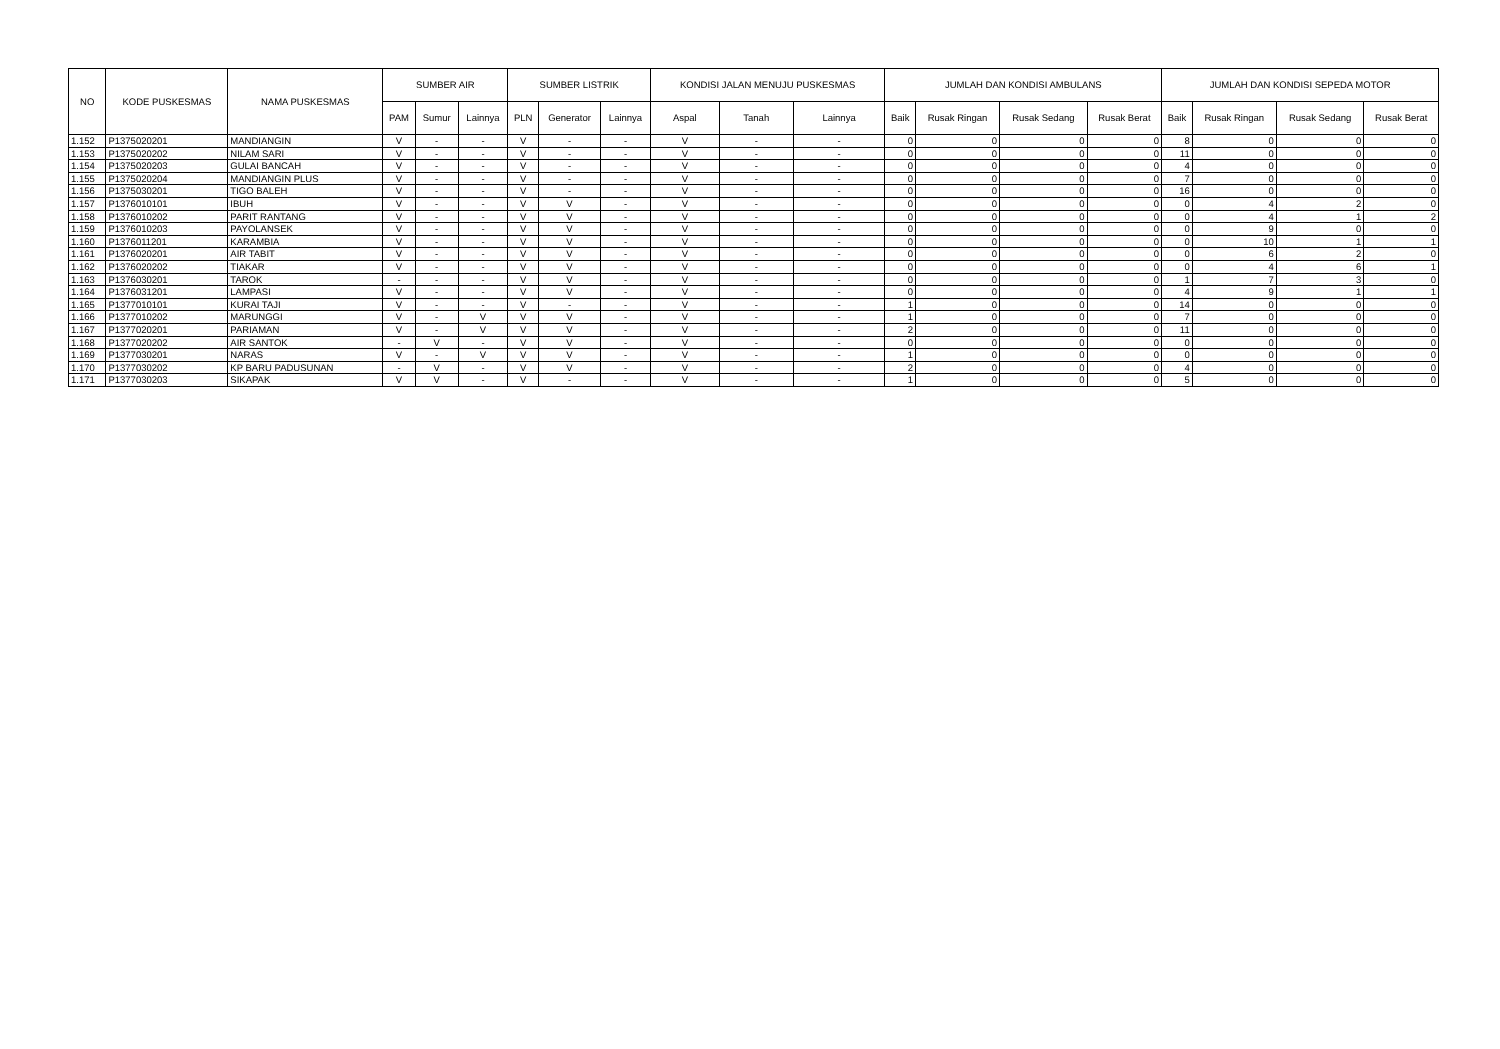| NO | KODE PUSKESMAS | NAMA PUSKESMAS | SUMBER AIR | | | SUMBER LISTRIK | | | KONDISI JALAN MENUJU PUSKESMAS | | | JUMLAH DAN KONDISI AMBULANS | | | | JUMLAH DAN KONDISI SEPEDA MOTOR | | | |
| --- | --- | --- | --- | --- | --- | --- | --- | --- | --- | --- | --- | --- | --- | --- | --- | --- | --- | --- | --- |
| | | | PAM | Sumur | Lainnya | PLN | Generator | Lainnya | Aspal | Tanah | Lainnya | Baik | Rusak Ringan | Rusak Sedang | Rusak Berat | Baik | Rusak Ringan | Rusak Sedang | Rusak Berat |
| 1.152 | P1375020201 | MANDIANGIN | V | - | - | V | - | - | V | - | - | 0 | 0 | 0 | 0 | 8 | 0 | 0 | 0 |
| 1.153 | P1375020202 | NILAM SARI | V | - | - | V | - | - | V | - | - | 0 | 0 | 0 | 0 | 11 | 0 | 0 | 0 |
| 1.154 | P1375020203 | GULAI BANCAH | V | - | - | V | - | - | V | - | - | 0 | 0 | 0 | 0 | 4 | 0 | 0 | 0 |
| 1.155 | P1375020204 | MANDIANGIN PLUS | V | - | - | V | - | - | V | - | - | 0 | 0 | 0 | 0 | 7 | 0 | 0 | 0 |
| 1.156 | P1375030201 | TIGO BALEH | V | - | - | V | - | - | V | - | - | 0 | 0 | 0 | 0 | 16 | 0 | 0 | 0 |
| 1.157 | P1376010101 | IBUH | V | - | - | V | V | - | V | - | - | 0 | 0 | 0 | 0 | 0 | 4 | 2 | 0 |
| 1.158 | P1376010202 | PARIT RANTANG | V | - | - | V | V | - | V | - | - | 0 | 0 | 0 | 0 | 0 | 4 | 1 | 2 |
| 1.159 | P1376010203 | PAYOLANSEK | V | - | - | V | V | - | V | - | - | 0 | 0 | 0 | 0 | 0 | 9 | 0 | 0 |
| 1.160 | P1376011201 | KARAMBIA | V | - | - | V | V | - | V | - | - | 0 | 0 | 0 | 0 | 0 | 10 | 1 | 1 |
| 1.161 | P1376020201 | AIR TABIT | V | - | - | V | V | - | V | - | - | 0 | 0 | 0 | 0 | 0 | 6 | 2 | 0 |
| 1.162 | P1376020202 | TIAKAR | V | - | - | V | V | - | V | - | - | 0 | 0 | 0 | 0 | 0 | 4 | 6 | 1 |
| 1.163 | P1376030201 | TAROK | - | - | - | V | V | - | V | - | - | 0 | 0 | 0 | 0 | 1 | 7 | 3 | 0 |
| 1.164 | P1376031201 | LAMPASI | V | - | - | V | V | - | V | - | - | 0 | 0 | 0 | 0 | 4 | 9 | 1 | 1 |
| 1.165 | P1377010101 | KURAI TAJI | V | - | - | V | - | - | V | - | - | 1 | 0 | 0 | 0 | 14 | 0 | 0 | 0 |
| 1.166 | P1377010202 | MARUNGGI | V | - | V | V | V | - | V | - | - | 1 | 0 | 0 | 0 | 7 | 0 | 0 | 0 |
| 1.167 | P1377020201 | PARIAMAN | V | - | V | V | V | - | V | - | - | 2 | 0 | 0 | 0 | 11 | 0 | 0 | 0 |
| 1.168 | P1377020202 | AIR SANTOK | - | V | - | V | V | - | V | - | - | 0 | 0 | 0 | 0 | 0 | 0 | 0 | 0 |
| 1.169 | P1377030201 | NARAS | V | - | V | V | V | - | V | - | - | 1 | 0 | 0 | 0 | 0 | 0 | 0 | 0 |
| 1.170 | P1377030202 | KP BARU PADUSUNAN | - | V | - | V | V | - | V | - | - | 2 | 0 | 0 | 0 | 4 | 0 | 0 | 0 |
| 1.171 | P1377030203 | SIKAPAK | V | V | - | V | - | - | V | - | - | 1 | 0 | 0 | 0 | 5 | 0 | 0 | 0 |